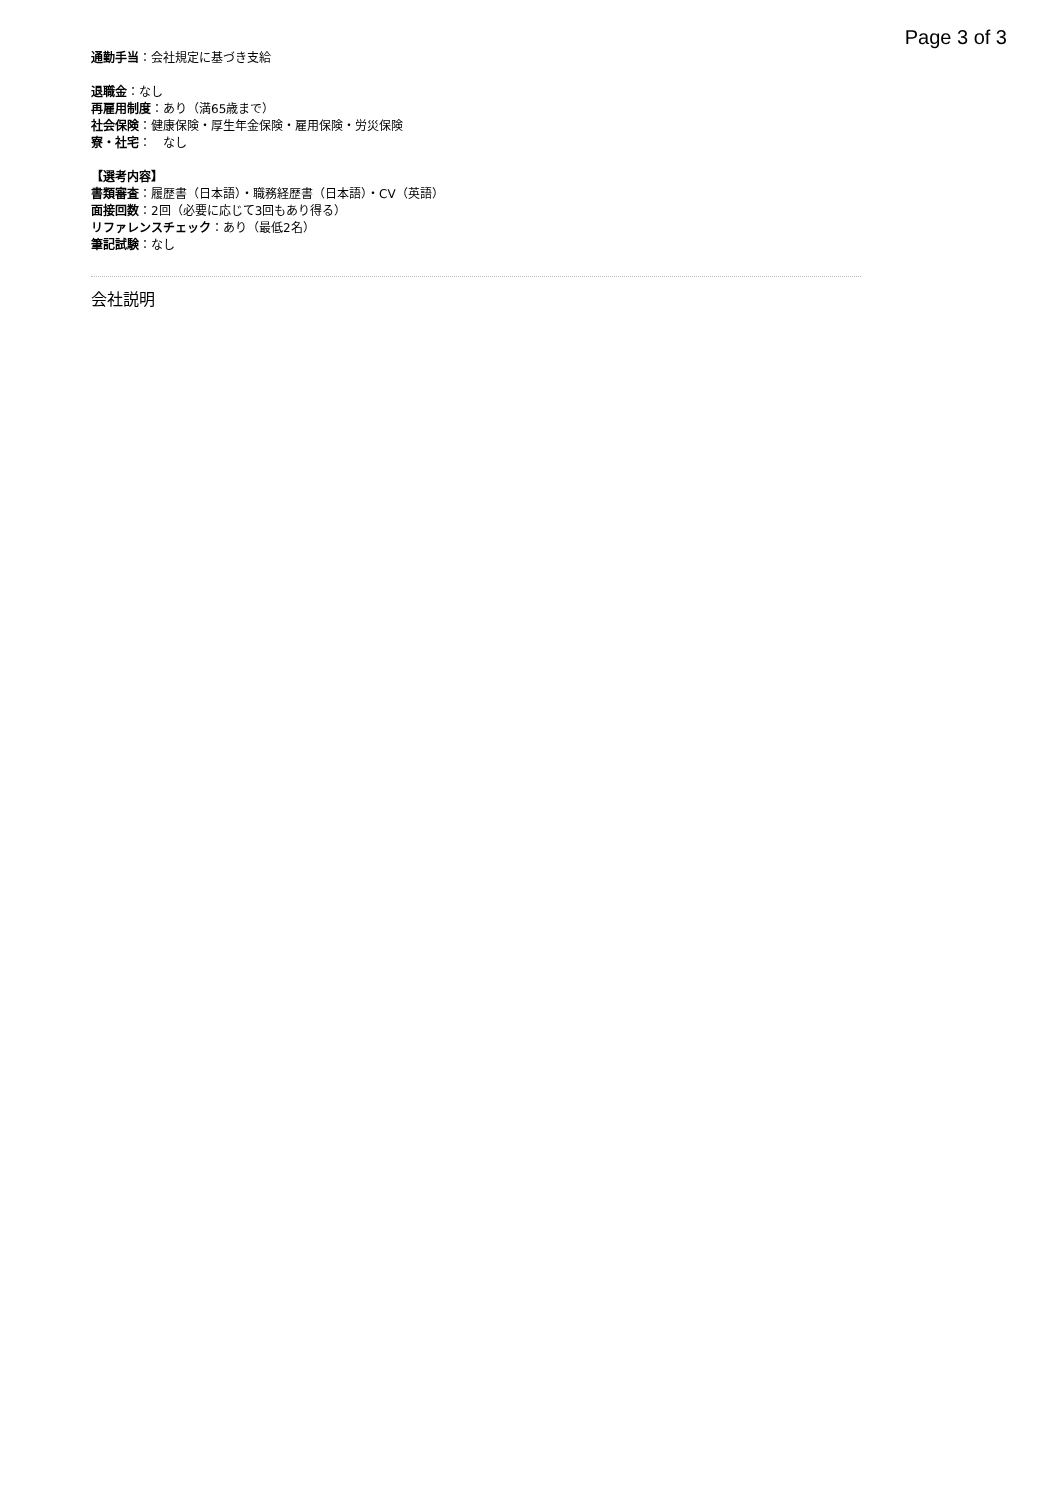Page 3 of 3
通勤手当：会社規定に基づき支給
退職金：なし
再雇用制度：あり（満65歳まで）
社会保険：健康保険・厚生年金保険・雇用保険・労災保険
寮・社宅：　なし
【選考内容】
書類審査：履歴書（日本語）・職務経歴書（日本語）・CV（英語）
面接回数：2回（必要に応じて3回もあり得る）
リファレンスチェック：あり（最低2名）
筆記試験：なし
会社説明